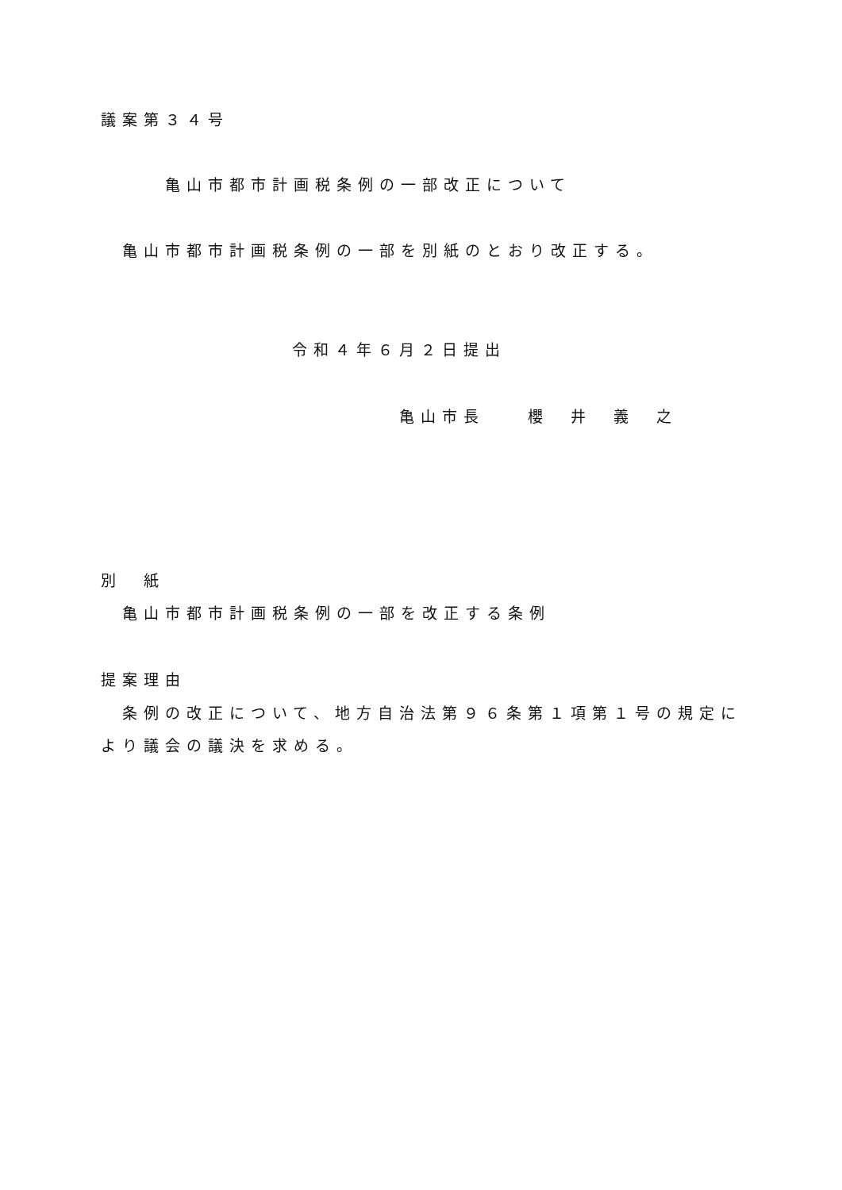議案第３４号
亀山市都市計画税条例の一部改正について
亀山市都市計画税条例の一部を別紙のとおり改正する。
令和４年６月２日提出
亀山市長　　櫻　井　義　之
別　紙
亀山市都市計画税条例の一部を改正する条例
提案理由
条例の改正について、地方自治法第９６条第１項第１号の規定に
より議会の議決を求める。